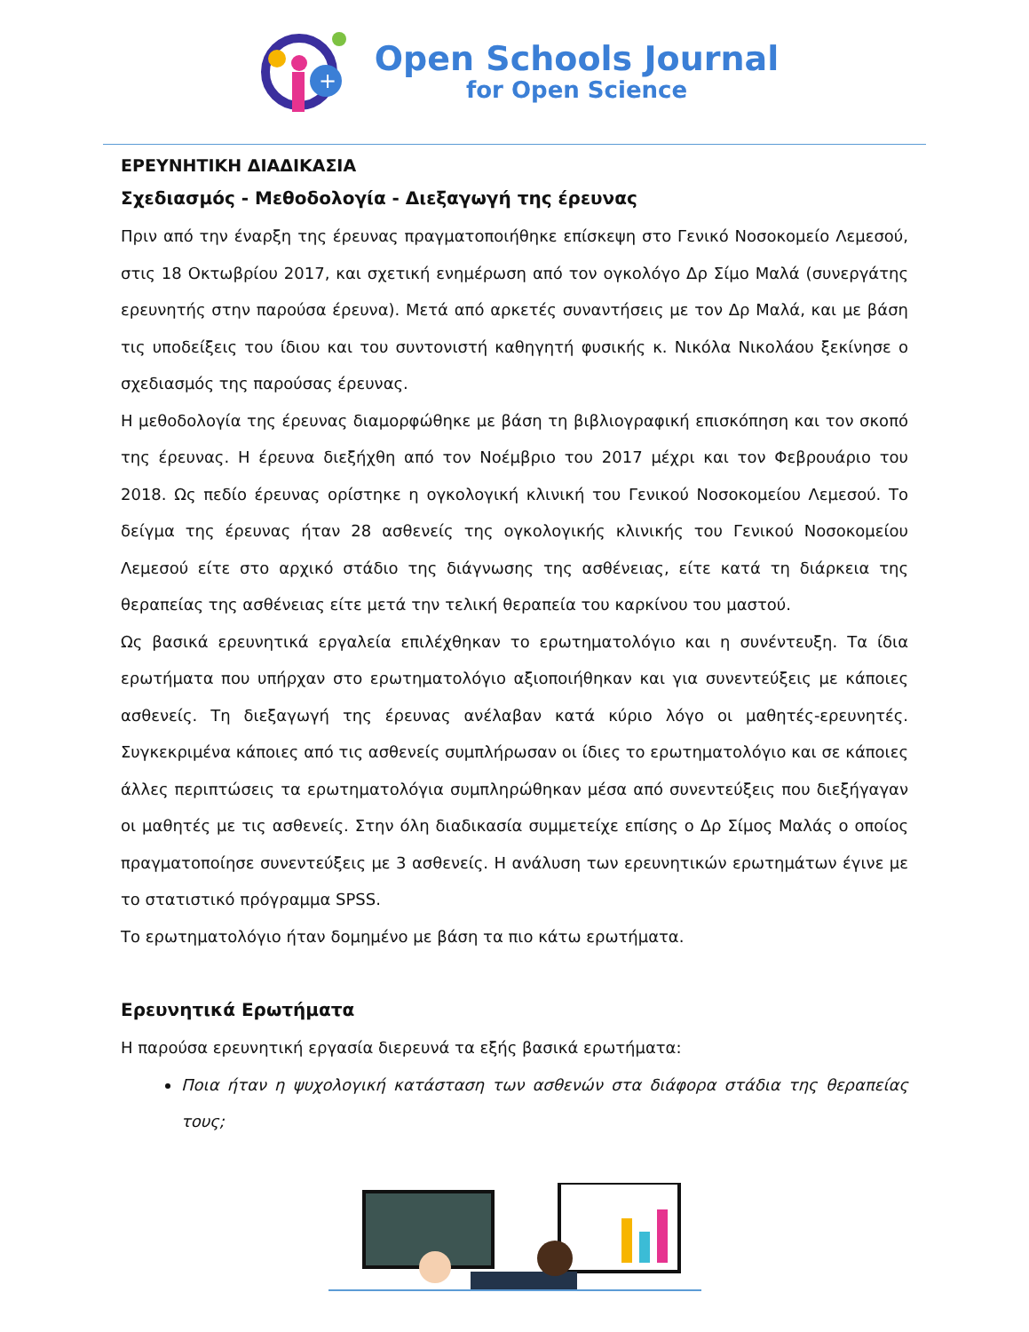+
Open Schools Journal
for Open Science
ΕΡΕΥΝΗΤΙΚΗ ΔΙΑΔΙΚΑΣΙΑ
Σχεδιασμός - Μεθοδολογία - Διεξαγωγή της έρευνας
Πριν από την έναρξη της έρευνας πραγματοποιήθηκε επίσκεψη στο Γενικό Νοσοκομείο Λεμεσού, στις 18 Οκτωβρίου 2017, και σχετική ενημέρωση από τον ογκολόγο Δρ Σίμο Μαλά (συνεργάτης ερευνητής στην παρούσα έρευνα). Μετά από αρκετές συναντήσεις με τον Δρ Μαλά, και με βάση τις υποδείξεις του ίδιου και του συντονιστή καθηγητή φυσικής κ. Νικόλα Νικολάου ξεκίνησε ο σχεδιασμός της παρούσας έρευνας.
Η μεθοδολογία της έρευνας διαμορφώθηκε με βάση τη βιβλιογραφική επισκόπηση και τον σκοπό της έρευνας. Η έρευνα διεξήχθη από τον Νοέμβριο του 2017 μέχρι και τον Φεβρουάριο του 2018. Ως πεδίο έρευνας ορίστηκε η ογκολογική κλινική του Γενικού Νοσοκομείου Λεμεσού. Το δείγμα της έρευνας ήταν 28 ασθενείς της ογκολογικής κλινικής του Γενικού Νοσοκομείου Λεμεσού είτε στο αρχικό στάδιο της διάγνωσης της ασθένειας, είτε κατά τη διάρκεια της θεραπείας της ασθένειας είτε μετά την τελική θεραπεία του καρκίνου του μαστού.
Ως βασικά ερευνητικά εργαλεία επιλέχθηκαν το ερωτηματολόγιο και η συνέντευξη. Τα ίδια ερωτήματα που υπήρχαν στο ερωτηματολόγιο αξιοποιήθηκαν και για συνεντεύξεις με κάποιες ασθενείς. Τη διεξαγωγή της έρευνας ανέλαβαν κατά κύριο λόγο οι μαθητές-ερευνητές. Συγκεκριμένα κάποιες από τις ασθενείς συμπλήρωσαν οι ίδιες το ερωτηματολόγιο και σε κάποιες άλλες περιπτώσεις τα ερωτηματολόγια συμπληρώθηκαν μέσα από συνεντεύξεις που διεξήγαγαν οι μαθητές με τις ασθενείς. Στην όλη διαδικασία συμμετείχε επίσης ο Δρ Σίμος Μαλάς ο οποίος πραγματοποίησε συνεντεύξεις με 3 ασθενείς. Η ανάλυση των ερευνητικών ερωτημάτων έγινε με το στατιστικό πρόγραμμα SPSS.
Το ερωτηματολόγιο ήταν δομημένο με βάση τα πιο κάτω ερωτήματα.
Ερευνητικά Ερωτήματα
Η παρούσα ερευνητική εργασία διερευνά τα εξής βασικά ερωτήματα:
Ποια ήταν η ψυχολογική κατάσταση των ασθενών στα διάφορα στάδια της θεραπείας τους;